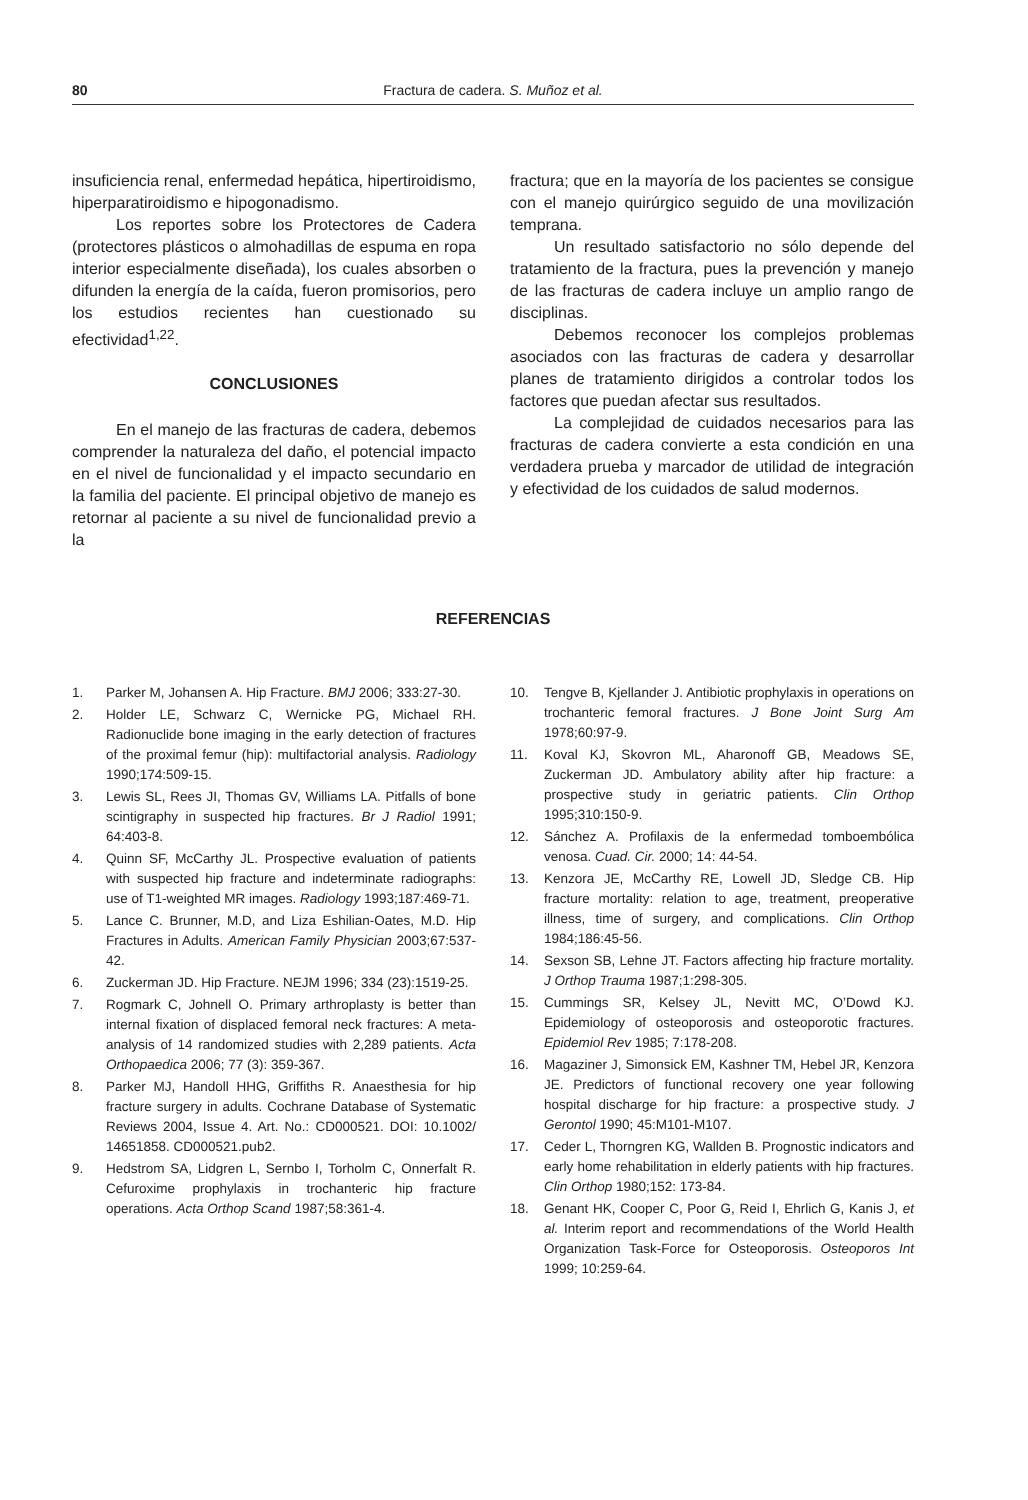80 Fractura de cadera. S. Muñoz et al.
insuficiencia renal, enfermedad hepática, hipertiroidismo, hiperparatiroidismo e hipogonadismo.
Los reportes sobre los Protectores de Cadera (protectores plásticos o almohadillas de espuma en ropa interior especialmente diseñada), los cuales absorben o difunden la energía de la caída, fueron promisorios, pero los estudios recientes han cuestionado su efectividad<sup>1,22</sup>.
CONCLUSIONES
En el manejo de las fracturas de cadera, debemos comprender la naturaleza del daño, el potencial impacto en el nivel de funcionalidad y el impacto secundario en la familia del paciente. El principal objetivo de manejo es retornar al paciente a su nivel de funcionalidad previo a la
fractura; que en la mayoría de los pacientes se consigue con el manejo quirúrgico seguido de una movilización temprana.
Un resultado satisfactorio no sólo depende del tratamiento de la fractura, pues la prevención y manejo de las fracturas de cadera incluye un amplio rango de disciplinas.
Debemos reconocer los complejos problemas asociados con las fracturas de cadera y desarrollar planes de tratamiento dirigidos a controlar todos los factores que puedan afectar sus resultados.
La complejidad de cuidados necesarios para las fracturas de cadera convierte a esta condición en una verdadera prueba y marcador de utilidad de integración y efectividad de los cuidados de salud modernos.
REFERENCIAS
1. Parker M, Johansen A. Hip Fracture. BMJ 2006; 333:27-30.
2. Holder LE, Schwarz C, Wernicke PG, Michael RH. Radionuclide bone imaging in the early detection of fractures of the proximal femur (hip): multifactorial analysis. Radiology 1990;174:509-15.
3. Lewis SL, Rees JI, Thomas GV, Williams LA. Pitfalls of bone scintigraphy in suspected hip fractures. Br J Radiol 1991; 64:403-8.
4. Quinn SF, McCarthy JL. Prospective evaluation of patients with suspected hip fracture and indeterminate radiographs: use of T1-weighted MR images. Radiology 1993;187:469-71.
5. Lance C. Brunner, M.D, and Liza Eshilian-Oates, M.D. Hip Fractures in Adults. American Family Physician 2003;67:537-42.
6. Zuckerman JD. Hip Fracture. NEJM 1996; 334 (23):1519-25.
7. Rogmark C, Johnell O. Primary arthroplasty is better than internal fixation of displaced femoral neck fractures: A meta-analysis of 14 randomized studies with 2,289 patients. Acta Orthopaedica 2006; 77 (3): 359-367.
8. Parker MJ, Handoll HHG, Griffiths R. Anaesthesia for hip fracture surgery in adults. Cochrane Database of Systematic Reviews 2004, Issue 4. Art. No.: CD000521. DOI: 10.1002/ 14651858. CD000521.pub2.
9. Hedstrom SA, Lidgren L, Sernbo I, Torholm C, Onnerfalt R. Cefuroxime prophylaxis in trochanteric hip fracture operations. Acta Orthop Scand 1987;58:361-4.
10. Tengve B, Kjellander J. Antibiotic prophylaxis in operations on trochanteric femoral fractures. J Bone Joint Surg Am 1978;60:97-9.
11. Koval KJ, Skovron ML, Aharonoff GB, Meadows SE, Zuckerman JD. Ambulatory ability after hip fracture: a prospective study in geriatric patients. Clin Orthop 1995;310:150-9.
12. Sánchez A. Profilaxis de la enfermedad tomboembólica venosa. Cuad. Cir. 2000; 14: 44-54.
13. Kenzora JE, McCarthy RE, Lowell JD, Sledge CB. Hip fracture mortality: relation to age, treatment, preoperative illness, time of surgery, and complications. Clin Orthop 1984;186:45-56.
14. Sexson SB, Lehne JT. Factors affecting hip fracture mortality. J Orthop Trauma 1987;1:298-305.
15. Cummings SR, Kelsey JL, Nevitt MC, O’Dowd KJ. Epidemiology of osteoporosis and osteoporotic fractures. Epidemiol Rev 1985; 7:178-208.
16. Magaziner J, Simonsick EM, Kashner TM, Hebel JR, Kenzora JE. Predictors of functional recovery one year following hospital discharge for hip fracture: a prospective study. J Gerontol 1990; 45:M101-M107.
17. Ceder L, Thorngren KG, Wallden B. Prognostic indicators and early home rehabilitation in elderly patients with hip fractures. Clin Orthop 1980;152: 173-84.
18. Genant HK, Cooper C, Poor G, Reid I, Ehrlich G, Kanis J, et al. Interim report and recommendations of the World Health Organization Task-Force for Osteoporosis. Osteoporos Int 1999; 10:259-64.